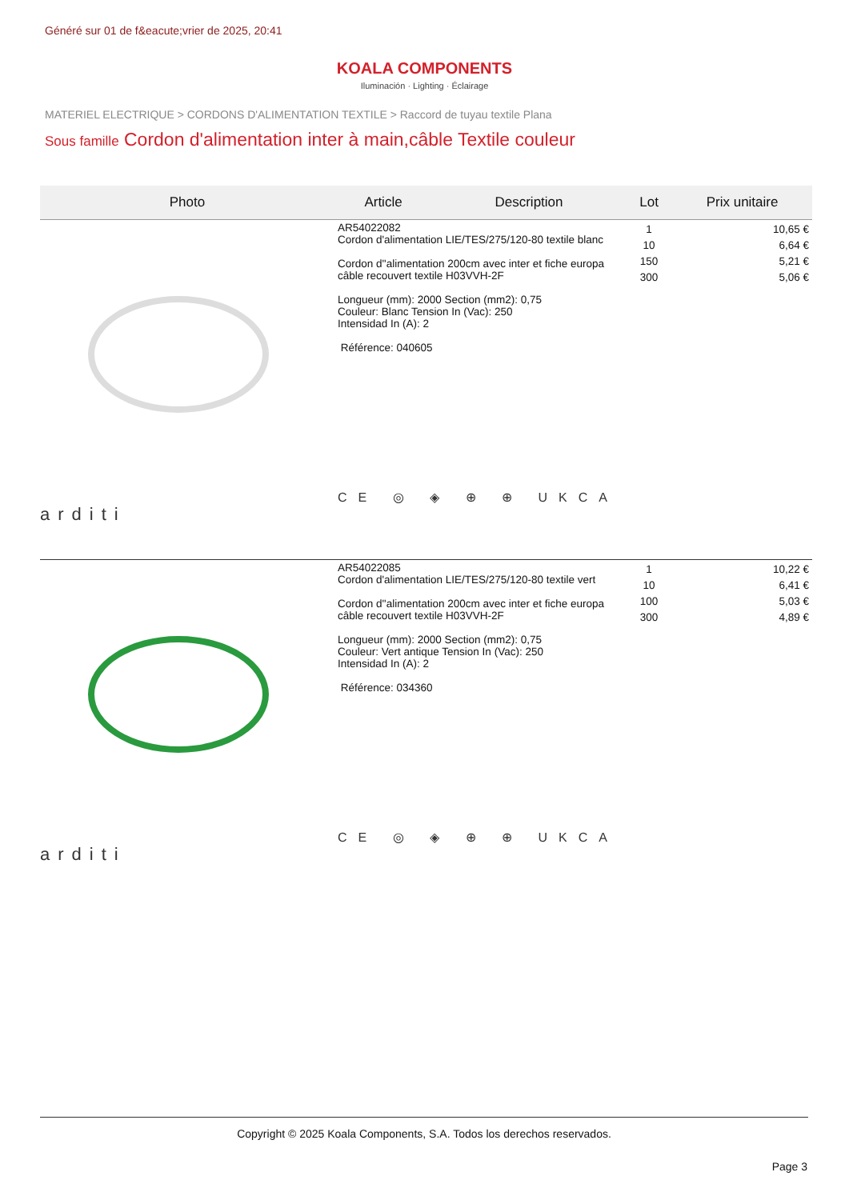Généré sur 01 de f&eacute;vrier de 2025, 20:41
KOALA COMPONENTS
Iluminación · Lighting · Éclairage
MATERIEL ELECTRIQUE > CORDONS D'ALIMENTATION TEXTILE > Raccord de tuyau textile Plana
Sous famille Cordon d'alimentation inter à main,câble Textile couleur
| Photo | Article | Description | Lot | Prix unitaire |
| --- | --- | --- | --- | --- |
| arditi | AR54022082 Cordon d'alimentation LIE/TES/275/120-80 textile blanc Cordon d''alimentation 200cm avec inter et fiche europa câble recouvert textile H03VVH-2F Longueur (mm): 2000 Section (mm2): 0,75 Couleur: Blanc Tension In (Vac): 250 Intensidad In (A): 2 Référence: 040605 CE ◎ ◈ ⊕ ⊕ UKCA | | 1 10 150 300 | 10,65 € 6,64 € 5,21 € 5,06 € |
| arditi | AR54022085 Cordon d'alimentation LIE/TES/275/120-80 textile vert Cordon d''alimentation 200cm avec inter et fiche europa câble recouvert textile H03VVH-2F Longueur (mm): 2000 Section (mm2): 0,75 Couleur: Vert antique Tension In (Vac): 250 Intensidad In (A): 2 Référence: 034360 CE ◎ ◈ ⊕ ⊕ UKCA | | 1 10 100 300 | 10,22 € 6,41 € 5,03 € 4,89 € |
Copyright © 2025 Koala Components, S.A. Todos los derechos reservados.
Page 3